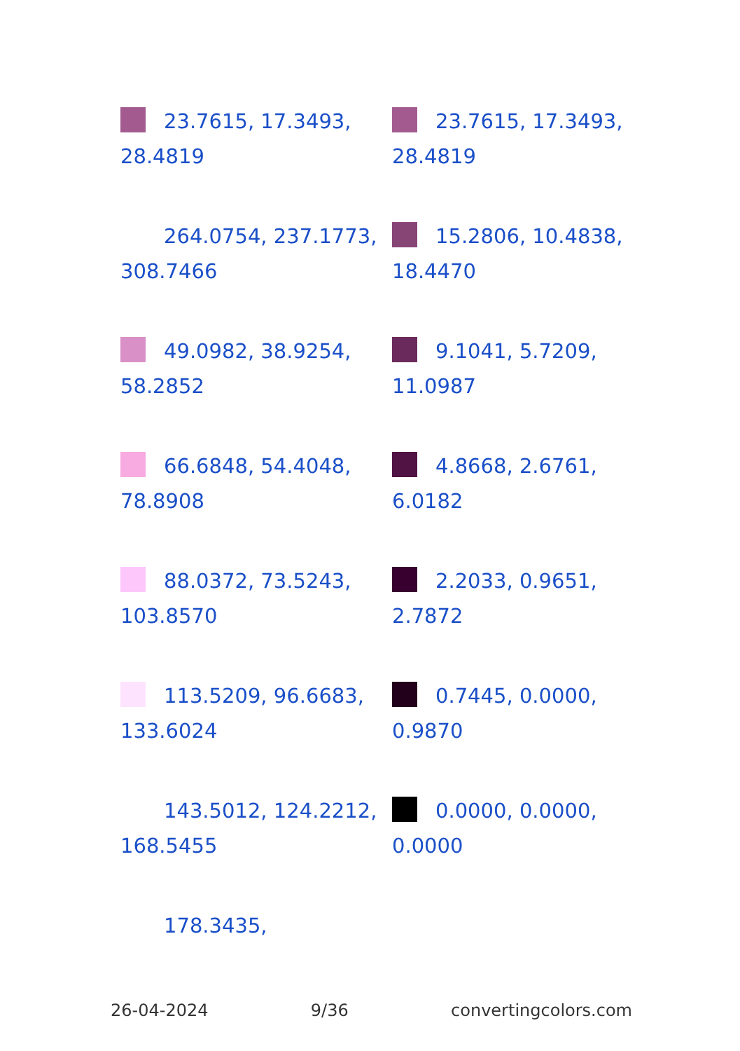23.7615, 17.3493, 28.4819
23.7615, 17.3493, 28.4819
264.0754, 237.1773, 308.7466
15.2806, 10.4838, 18.4470
49.0982, 38.9254, 58.2852
9.1041, 5.7209, 11.0987
66.6848, 54.4048, 78.8908
4.8668, 2.6761, 6.0182
88.0372, 73.5243, 103.8570
2.2033, 0.9651, 2.7872
113.5209, 96.6683, 133.6024
0.7445, 0.0000, 0.9870
143.5012, 124.2212, 168.5455
0.0000, 0.0000, 0.0000
178.3435,
26-04-2024 9/36 convertingcolors.com